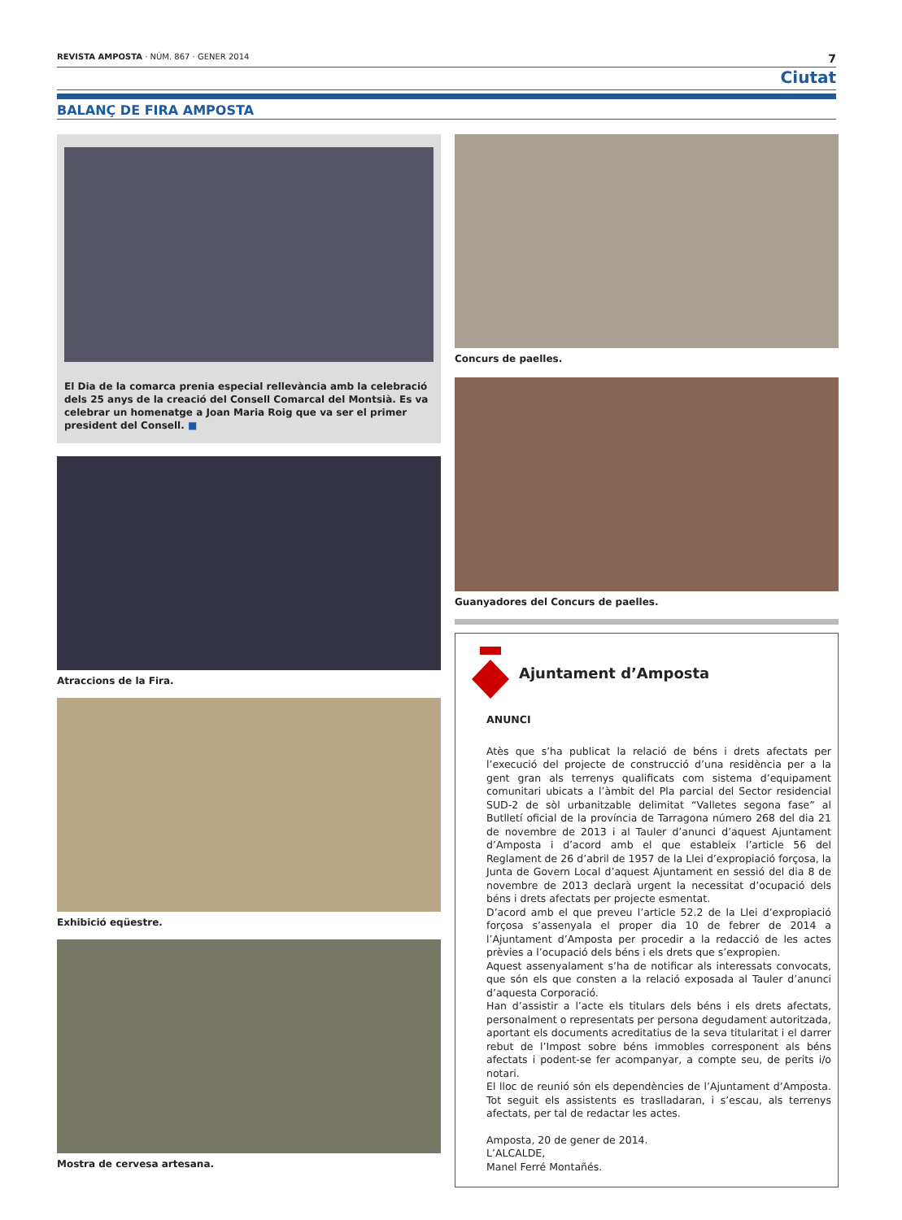REVISTA AMPOSTA · NÚM. 867 · GENER 2014 7
Ciutat
BALANÇ DE FIRA AMPOSTA
El Dia de la comarca prenia especial rellevància amb la celebració dels 25 anys de la creació del Consell Comarcal del Montsià. Es va celebrar un homenatge a Joan Maria Roig que va ser el primer president del Consell. ■
Atraccions de la Fira.
Exhibició eqüestre.
Mostra de cervesa artesana.
Concurs de paelles.
Guanyadores del Concurs de paelles.
Ajuntament d’Amposta
ANUNCI
Atès que s’ha publicat la relació de béns i drets afectats per l’execució del projecte de construcció d’una residència per a la gent gran als terrenys qualificats com sistema d’equipament comunitari ubicats a l’àmbit del Pla parcial del Sector residencial SUD-2 de sòl urbanitzable delimitat “Valletes segona fase” al Butlletí oficial de la província de Tarragona número 268 del dia 21 de novembre de 2013 i al Tauler d’anunci d’aquest Ajuntament d’Amposta i d’acord amb el que estableix l’article 56 del Reglament de 26 d’abril de 1957 de la Llei d’expropiació forçosa, la Junta de Govern Local d’aquest Ajuntament en sessió del dia 8 de novembre de 2013 declarà urgent la necessitat d’ocupació dels béns i drets afectats per projecte esmentat.
D’acord amb el que preveu l’article 52.2 de la Llei d’expropiació forçosa s’assenyala el proper dia 10 de febrer de 2014 a l’Ajuntament d’Amposta per procedir a la redacció de les actes prèvies a l’ocupació dels béns i els drets que s’expropien.
Aquest assenyalament s’ha de notificar als interessats convocats, que són els que consten a la relació exposada al Tauler d’anunci d’aquesta Corporació.
Han d’assistir a l’acte els titulars dels béns i els drets afectats, personalment o representats per persona degudament autoritzada, aportant els documents acreditatius de la seva titularitat i el darrer rebut de l’Impost sobre béns immobles corresponent als béns afectats i podent-se fer acompanyar, a compte seu, de perits i/o notari.
El lloc de reunió són els dependències de l’Ajuntament d’Amposta. Tot seguit els assistents es traslladaran, i s’escau, als terrenys afectats, per tal de redactar les actes.
Amposta, 20 de gener de 2014.
L’ALCALDE,
Manel Ferré Montañés.